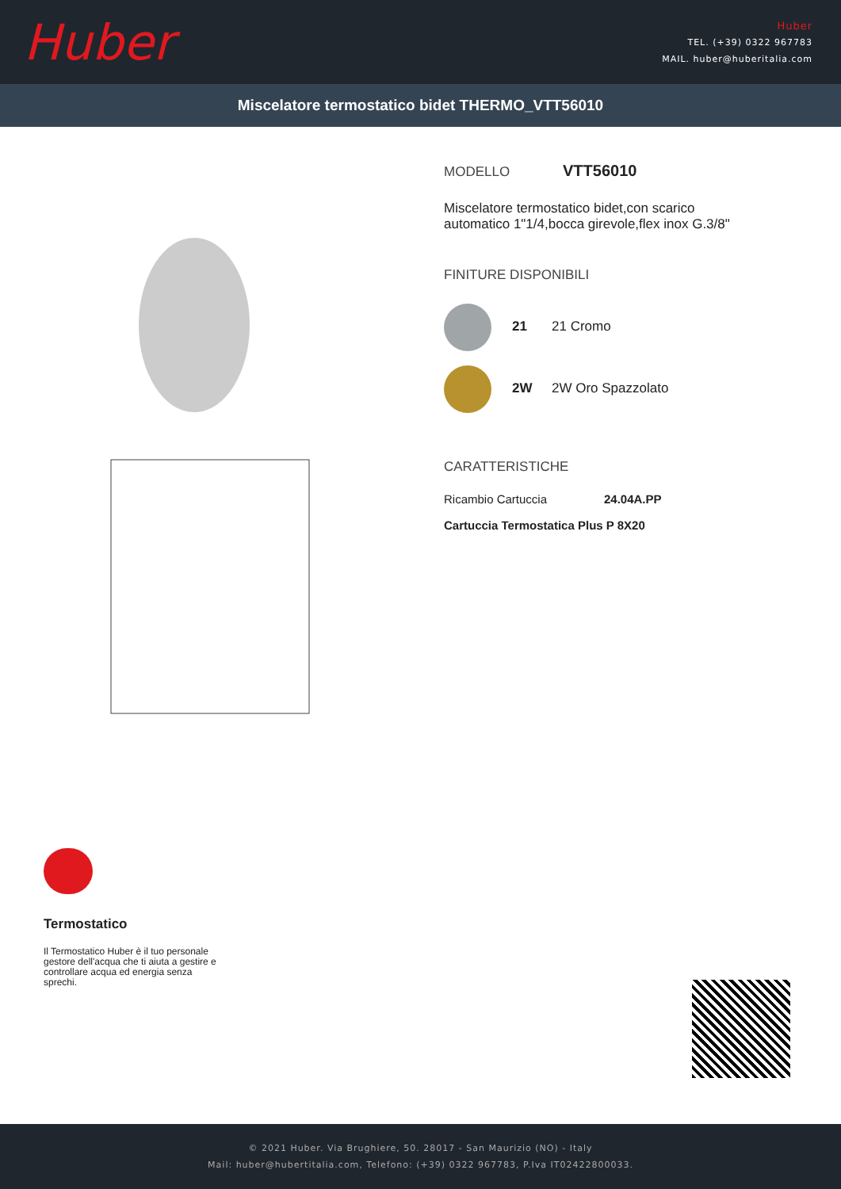Huber
Huber
TEL. (+39) 0322 967783
MAIL. huber@huberitalia.com
Miscelatore termostatico bidet THERMO_VTT56010
MODELLO VTT56010
Miscelatore termostatico bidet,con scarico
automatico 1"1/4,bocca girevole,flex inox G.3/8"
FINITURE DISPONIBILI
21 21 Cromo
2W 2W Oro Spazzolato
CARATTERISTICHE
Ricambio Cartuccia 24.04A.PP
Cartuccia Termostatica Plus P 8X20
Termostatico
Il Termostatico Huber è il tuo personale gestore dell'acqua che ti aiuta a gestire e controllare acqua ed energia senza sprechi.
© 2021 Huber. Via Brughiere, 50. 28017 - San Maurizio (NO) - Italy
Mail: huber@hubertitalia.com, Telefono: (+39) 0322 967783, P.Iva IT02422800033.